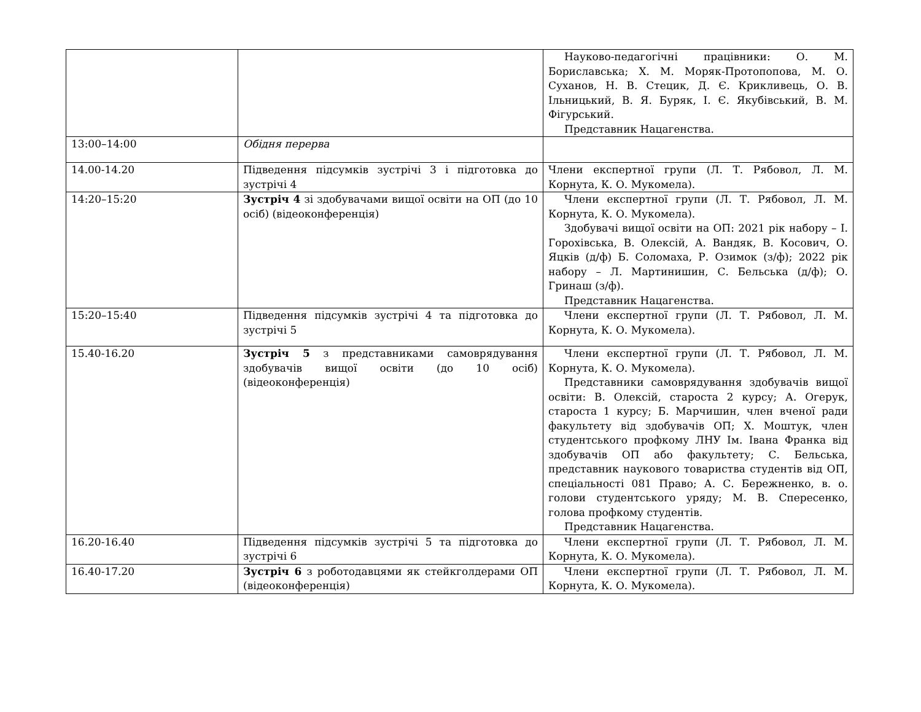| | | Науково-педагогічні працівники: О. М. Бориславська; Х. М. Моряк-Протопопова, М. О. Суханов, Н. В. Стецик, Д. Є. Крикливець, О. В. Ільницький, В. Я. Буряк, І. Є. Якубівський, В. М. Фігурський. Представник Нацагенства. |
| 13:00–14:00 | Обідня перерва | |
| 14.00-14.20 | Підведення підсумків зустрічі 3 і підготовка до зустрічі 4 | Члени експертної групи (Л. Т. Рябовол, Л. М. Корнута, К. О. Мукомела). |
| 14:20–15:20 | Зустріч 4 зі здобувачами вищої освіти на ОП (до 10 осіб) (відеоконференція) | Члени експертної групи (Л. Т. Рябовол, Л. М. Корнута, К. О. Мукомела). Здобувачі вищої освіти на ОП: 2021 рік набору – І. Горохівська, В. Олексій, А. Вандяк, В. Косович, О. Яцків (д/ф) Б. Соломаха, Р. Озимок (з/ф); 2022 рік набору – Л. Мартинишин, С. Бельська (д/ф); О. Гринаш (з/ф). Представник Нацагенства. |
| 15:20–15:40 | Підведення підсумків зустрічі 4 та підготовка до зустрічі 5 | Члени експертної групи (Л. Т. Рябовол, Л. М. Корнута, К. О. Мукомела). |
| 15.40-16.20 | Зустріч 5 з представниками самоврядування здобувачів вищої освіти (до 10 осіб) (відеоконференція) | Члени експертної групи (Л. Т. Рябовол, Л. М. Корнута, К. О. Мукомела). Представники самоврядування здобувачів вищої освіти: В. Олексій, староста 2 курсу; А. Огерук, староста 1 курсу; Б. Марчишин, член вченої ради факультету від здобувачів ОП; Х. Моштук, член студентського профкому ЛНУ Ім. Івана Франка від здобувачів ОП або факультету; С. Бельська, представник наукового товариства студентів від ОП, спеціальності 081 Право; А. С. Бережненко, в. о. голови студентського уряду; М. В. Спересенко, голова профкому студентів. Представник Нацагенства. |
| 16.20-16.40 | Підведення підсумків зустрічі 5 та підготовка до зустрічі 6 | Члени експертної групи (Л. Т. Рябовол, Л. М. Корнута, К. О. Мукомела). |
| 16.40-17.20 | Зустріч 6 з роботодавцями як стейкголдерами ОП (відеоконференція) | Члени експертної групи (Л. Т. Рябовол, Л. М. Корнута, К. О. Мукомела). |